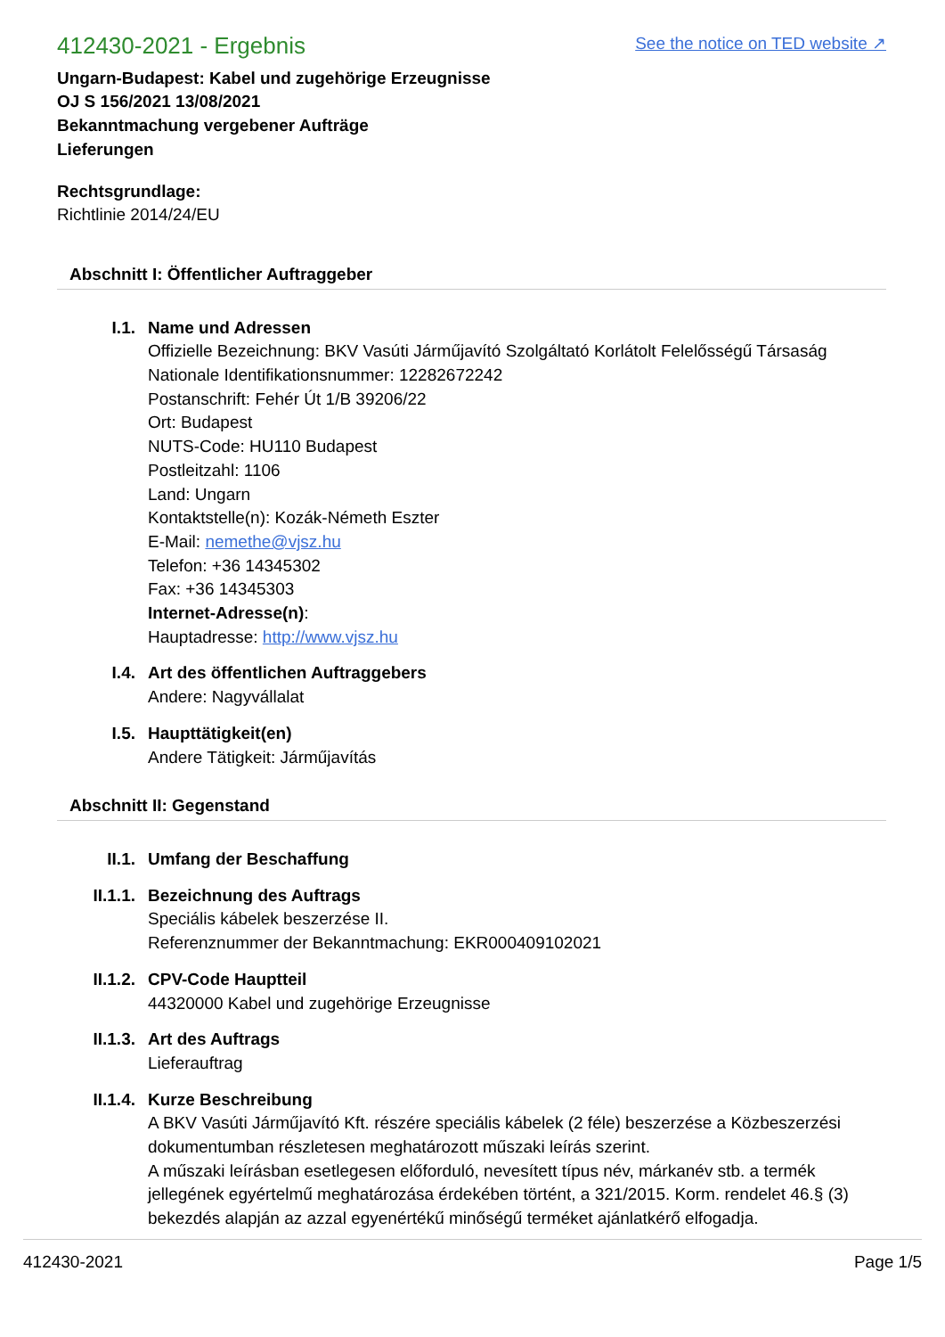412430-2021 - Ergebnis
See the notice on TED website ↗
Ungarn-Budapest: Kabel und zugehörige Erzeugnisse
OJ S 156/2021 13/08/2021
Bekanntmachung vergebener Aufträge
Lieferungen
Rechtsgrundlage:
Richtlinie 2014/24/EU
Abschnitt I: Öffentlicher Auftraggeber
I.1. Name und Adressen
Offizielle Bezeichnung: BKV Vasúti Járműjavító Szolgáltató Korlátolt Felelősségű Társaság
Nationale Identifikationsnummer: 12282672242
Postanschrift: Fehér Út 1/B 39206/22
Ort: Budapest
NUTS-Code: HU110 Budapest
Postleitzahl: 1106
Land: Ungarn
Kontaktstelle(n): Kozák-Németh Eszter
E-Mail: nemethe@vjsz.hu
Telefon: +36 14345302
Fax: +36 14345303
Internet-Adresse(n):
Hauptadresse: http://www.vjsz.hu
I.4. Art des öffentlichen Auftraggebers
Andere: Nagyvállalat
I.5. Haupttätigkeit(en)
Andere Tätigkeit: Járműjavítás
Abschnitt II: Gegenstand
II.1. Umfang der Beschaffung
II.1.1. Bezeichnung des Auftrags
Speciális kábelek beszerzése II.
Referenznummer der Bekanntmachung: EKR000409102021
II.1.2. CPV-Code Hauptteil
44320000 Kabel und zugehörige Erzeugnisse
II.1.3. Art des Auftrags
Lieferauftrag
II.1.4. Kurze Beschreibung
A BKV Vasúti Járműjavító Kft. részére speciális kábelek (2 féle) beszerzése a Közbeszerzési dokumentumban részletesen meghatározott műszaki leírás szerint.
A műszaki leírásban esetlegesen előforduló, nevesített típus név, márkanév stb. a termék jellegének egyértelmű meghatározása érdekében történt, a 321/2015. Korm. rendelet 46.§ (3) bekezdés alapján az azzal egyenértékű minőségű terméket ajánlatkérő elfogadja.
412430-2021 Page 1/5